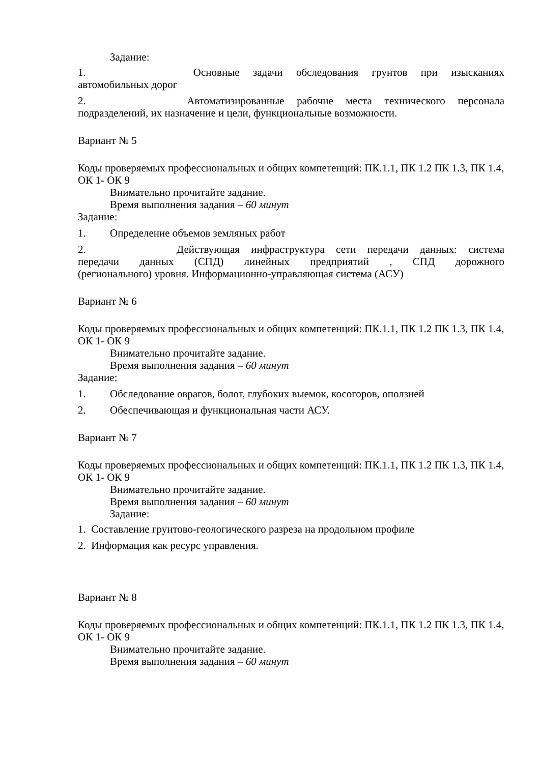Задание:
1. Основные задачи обследования грунтов при изысканиях
автомобильных дорог
2. Автоматизированные рабочие места технического персонала
подразделений, их назначение и цели, функциональные возможности.
Вариант № 5
Коды проверяемых профессиональных и общих компетенций: ПК.1.1, ПК 1.2 ПК 1.3, ПК 1.4, ОК 1- ОК 9
Внимательно прочитайте задание.
Время выполнения задания – 60 минут
Задание:
1. Определение объемов земляных работ
2. Действующая инфраструктура сети передачи данных: система
передачи данных (СПД) линейных предприятий , СПД дорожного
(регионального) уровня. Информационно-управляющая система (АСУ)
Вариант № 6
Коды проверяемых профессиональных и общих компетенций: ПК.1.1, ПК 1.2 ПК 1.3, ПК 1.4, ОК 1- ОК 9
Внимательно прочитайте задание.
Время выполнения задания – 60 минут
Задание:
1. Обследование оврагов, болот, глубоких выемок, косогоров, оползней
2. Обеспечивающая и функциональная части АСУ.
Вариант № 7
Коды проверяемых профессиональных и общих компетенций: ПК.1.1, ПК 1.2 ПК 1.3, ПК 1.4, ОК 1- ОК 9
Внимательно прочитайте задание.
Время выполнения задания – 60 минут
Задание:
1. Составление грунтово-геологического разреза на продольном профиле
2. Информация как ресурс управления.
Вариант № 8
Коды проверяемых профессиональных и общих компетенций: ПК.1.1, ПК 1.2 ПК 1.3, ПК 1.4, ОК 1- ОК 9
Внимательно прочитайте задание.
Время выполнения задания – 60 минут